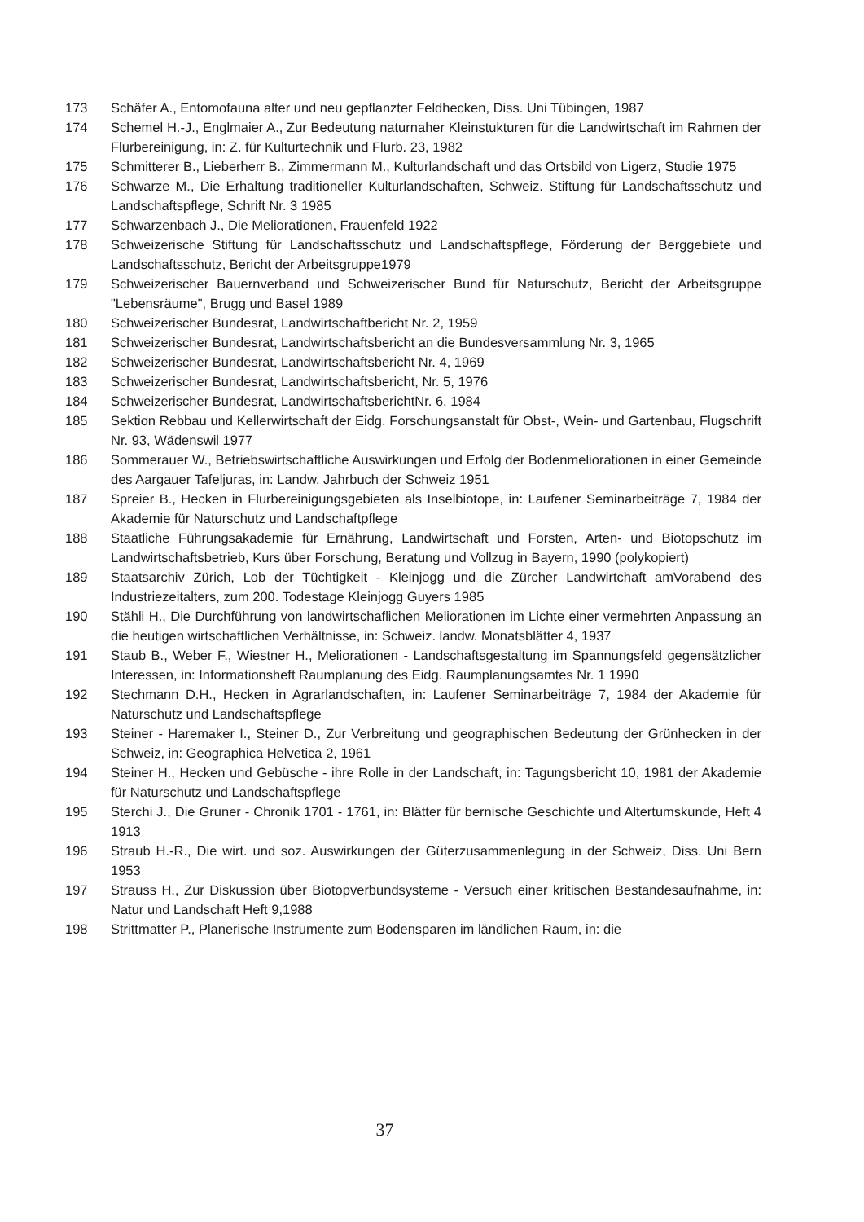173 Schäfer A., Entomofauna alter und neu gepflanzter Feldhecken, Diss. Uni Tübingen, 1987
174 Schemel H.-J., Englmaier A., Zur Bedeutung naturnaher Kleinstukturen für die Landwirtschaft im Rahmen der Flurbereinigung, in: Z. für Kulturtechnik und Flurb. 23, 1982
175 Schmitterer B., Lieberherr B., Zimmermann M., Kulturlandschaft und das Ortsbild von Ligerz, Studie 1975
176 Schwarze M., Die Erhaltung traditioneller Kulturlandschaften, Schweiz. Stiftung für Landschaftsschutz und Landschaftspflege, Schrift Nr. 3 1985
177 Schwarzenbach J., Die Meliorationen, Frauenfeld 1922
178 Schweizerische Stiftung für Landschaftsschutz und Landschaftspflege, Förderung der Berggebiete und Landschaftsschutz, Bericht der Arbeitsgruppe1979
179 Schweizerischer Bauernverband und Schweizerischer Bund für Naturschutz, Bericht der Arbeitsgruppe "Lebensräume", Brugg und Basel 1989
180 Schweizerischer Bundesrat, Landwirtschaftbericht Nr. 2, 1959
181 Schweizerischer Bundesrat, Landwirtschaftsbericht an die Bundesversammlung Nr. 3, 1965
182 Schweizerischer Bundesrat, Landwirtschaftsbericht Nr. 4, 1969
183 Schweizerischer Bundesrat, Landwirtschaftsbericht, Nr. 5, 1976
184 Schweizerischer Bundesrat, LandwirtschaftsberichtNr. 6, 1984
185 Sektion Rebbau und Kellerwirtschaft der Eidg. Forschungsanstalt für Obst-, Wein- und Gartenbau, Flugschrift Nr. 93, Wädenswil 1977
186 Sommerauer W., Betriebswirtschaftliche Auswirkungen und Erfolg der Bodenmeliorationen in einer Gemeinde des Aargauer Tafeljuras, in: Landw. Jahrbuch der Schweiz 1951
187 Spreier B., Hecken in Flurbereinigungsgebieten als Inselbiotope, in: Laufener Seminarbeiträge 7, 1984 der Akademie für Naturschutz und Landschaftpflege
188 Staatliche Führungsakademie für Ernährung, Landwirtschaft und Forsten, Arten- und Biotopschutz im Landwirtschaftsbetrieb, Kurs über Forschung, Beratung und Vollzug in Bayern, 1990 (polykopiert)
189 Staatsarchiv Zürich, Lob der Tüchtigkeit - Kleinjogg und die Zürcher Landwirtchaft amVorabend des Industriezeitalters, zum 200. Todestage Kleinjogg Guyers 1985
190 Stähli H., Die Durchführung von landwirtschaflichen Meliorationen im Lichte einer vermehrten Anpassung an die heutigen wirtschaftlichen Verhältnisse, in: Schweiz. landw. Monatsblätter 4, 1937
191 Staub B., Weber F., Wiestner H., Meliorationen - Landschaftsgestaltung im Spannungsfeld gegensätzlicher Interessen, in: Informationsheft Raumplanung des Eidg. Raumplanungsamtes Nr. 1 1990
192 Stechmann D.H., Hecken in Agrarlandschaften, in: Laufener Seminarbeiträge 7, 1984 der Akademie für Naturschutz und Landschaftspflege
193 Steiner - Haremaker I., Steiner D., Zur Verbreitung und geographischen Bedeutung der Grünhecken in der Schweiz, in: Geographica Helvetica 2, 1961
194 Steiner H., Hecken und Gebüsche - ihre Rolle in der Landschaft, in: Tagungsbericht 10, 1981 der Akademie für Naturschutz und Landschaftspflege
195 Sterchi J., Die Gruner - Chronik 1701 - 1761, in: Blätter für bernische Geschichte und Altertumskunde, Heft 4 1913
196 Straub H.-R., Die wirt. und soz. Auswirkungen der Güterzusammenlegung in der Schweiz, Diss. Uni Bern 1953
197 Strauss H., Zur Diskussion über Biotopverbundsysteme - Versuch einer kritischen Bestandesaufnahme, in: Natur und Landschaft Heft 9,1988
198 Strittmatter P., Planerische Instrumente zum Bodensparen im ländlichen Raum, in: die
37